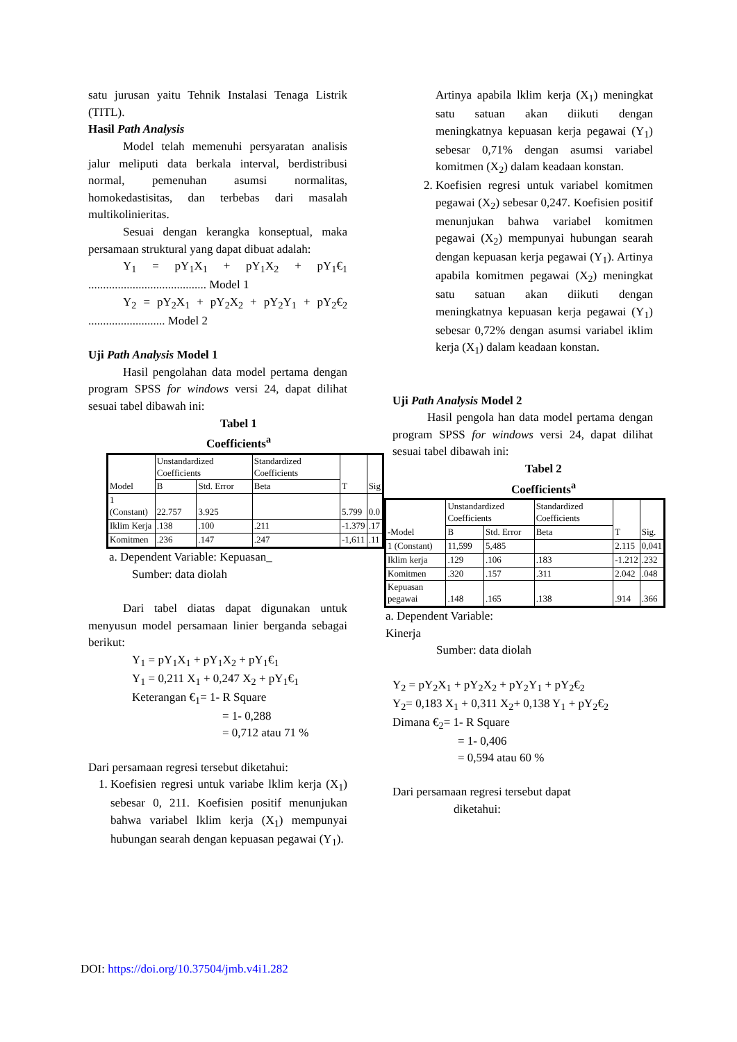satu jurusan yaitu Tehnik Instalasi Tenaga Listrik (TITL).
Hasil Path Analysis
Model telah memenuhi persyaratan analisis jalur meliputi data berkala interval, berdistribusi normal, pemenuhan asumsi normalitas, homokedastisitas, dan terbebas dari masalah multikolinieritas.
Sesuai dengan kerangka konseptual, maka persamaan struktural yang dapat dibuat adalah:
Y<sub>1</sub> = pY<sub>1</sub>X<sub>1</sub> + pY<sub>1</sub>X<sub>2</sub> + pY<sub>1</sub>€<sub>1</sub> ........................................ Model 1
Y<sub>2</sub> = pY<sub>2</sub>X<sub>1</sub> + pY<sub>2</sub>X<sub>2</sub> + pY<sub>2</sub>Y<sub>1</sub> + pY<sub>2</sub>€<sub>2</sub> .......................... Model 2
Uji Path Analysis Model 1
Hasil pengolahan data model pertama dengan program SPSS for windows versi 24, dapat dilihat sesuai tabel dibawah ini:
Tabel 1
Coefficients<sup>a</sup>
| Model | Unstandardized Coefficients | | Standardized Coefficients | T | Sig |
| --- | --- | --- | --- | --- | --- |
| | B | Std. Error | Beta | | |
| 1 (Constant) | 22.757 | 3.925 | | 5.799 | 0.0 |
| Iklim Kerja | .138 | .100 | .211 | -1.379 | .17 |
| Komitmen | .236 | .147 | .247 | -1,611 | .11 |
a. Dependent Variable: Kepuasan_
Sumber: data diolah
Dari tabel diatas dapat digunakan untuk menyusun model persamaan linier berganda sebagai berikut:
Y<sub>1</sub> = pY<sub>1</sub>X<sub>1</sub> + pY<sub>1</sub>X<sub>2</sub> + pY<sub>1</sub>€<sub>1</sub>
Y<sub>1</sub> = 0,211 X<sub>1</sub> + 0,247 X<sub>2</sub> + pY<sub>1</sub>€<sub>1</sub>
Keterangan €<sub>1</sub>= 1- R Square
= 1- 0,288
= 0,712 atau 71 %
Dari persamaan regresi tersebut diketahui:
1. Koefisien regresi untuk variabe lklim kerja (X<sub>1</sub>) sebesar 0, 211. Koefisien positif menunjukan bahwa variabel lklim kerja (X<sub>1</sub>) mempunyai hubungan searah dengan kepuasan pegawai (Y<sub>1</sub>).
Artinya apabila lklim kerja (X<sub>1</sub>) meningkat satu satuan akan diikuti dengan meningkatnya kepuasan kerja pegawai (Y<sub>1</sub>) sebesar 0,71% dengan asumsi variabel komitmen (X<sub>2</sub>) dalam keadaan konstan.
2. Koefisien regresi untuk variabel komitmen pegawai (X<sub>2</sub>) sebesar 0,247. Koefisien positif menunjukan bahwa variabel komitmen pegawai (X<sub>2</sub>) mempunyai hubungan searah dengan kepuasan kerja pegawai (Y<sub>1</sub>). Artinya apabila komitmen pegawai (X<sub>2</sub>) meningkat satu satuan akan diikuti dengan meningkatnya kepuasan kerja pegawai (Y<sub>1</sub>) sebesar 0,72% dengan asumsi variabel iklim kerja (X<sub>1</sub>) dalam keadaan konstan.
Uji Path Analysis Model 2
Hasil pengola han data model pertama dengan program SPSS for windows versi 24, dapat dilihat sesuai tabel dibawah ini:
Tabel 2
Coefficients<sup>a</sup>
| -Model | Unstandardized Coefficients | | Standardized Coefficients | T | Sig. |
| --- | --- | --- | --- | --- | --- |
| | B | Std. Error | Beta | | |
| 1 (Constant) | 11,599 | 5,485 | | 2.115 | 0,041 |
| Iklim kerja | .129 | .106 | .183 | -1.212 | .232 |
| Komitmen | .320 | .157 | .311 | 2.042 | .048 |
| Kepuasan pegawai | .148 | .165 | .138 | .914 | .366 |
a. Dependent Variable:
Kinerja
Sumber: data diolah
Y<sub>2</sub> = pY<sub>2</sub>X<sub>1</sub> + pY<sub>2</sub>X<sub>2</sub> + pY<sub>2</sub>Y<sub>1</sub> + pY<sub>2</sub>€<sub>2</sub>
Y<sub>2</sub>= 0,183 X<sub>1</sub> + 0,311 X<sub>2</sub>+ 0,138 Y<sub>1</sub> + pY<sub>2</sub>€<sub>2</sub>
Dimana €<sub>2</sub>= 1- R Square
= 1- 0,406
= 0,594 atau 60 %
Dari persamaan regresi tersebut dapat
diketahui:
DOI: https://doi.org/10.37504/jmb.v4i1.282